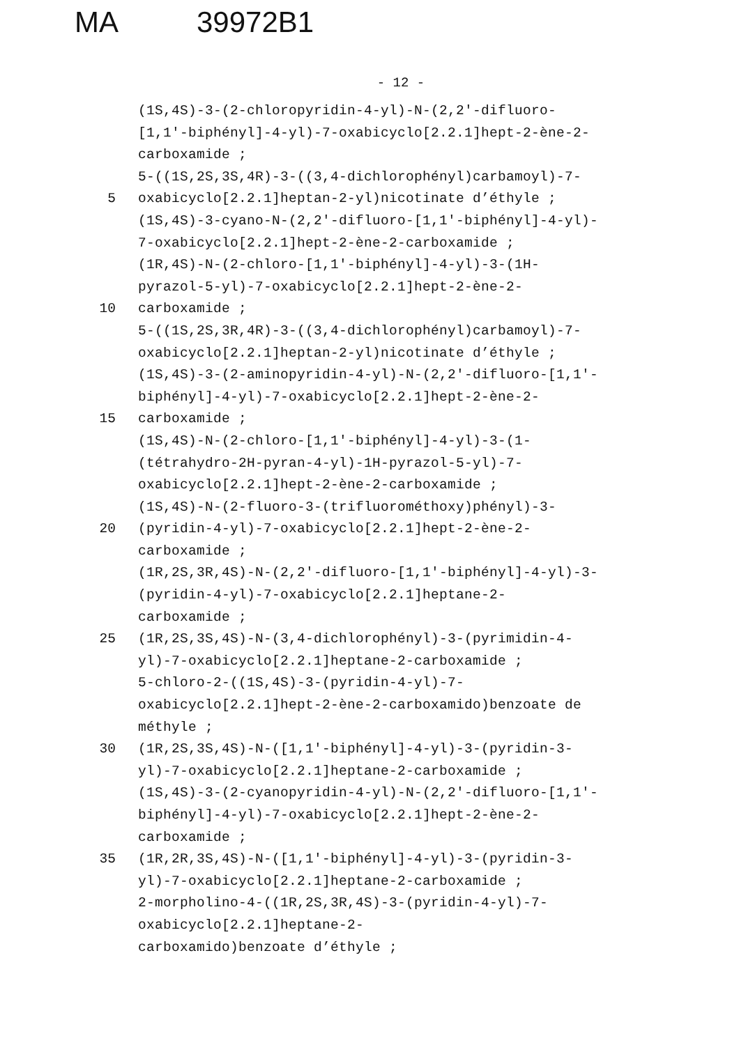MA 39972B1
- 12 -
(1S,4S)-3-(2-chloropyridin-4-yl)-N-(2,2'-difluoro-
[1,1'-biphényl]-4-yl)-7-oxabicyclo[2.2.1]hept-2-ène-2-
carboxamide ;
5-((1S,2S,3S,4R)-3-((3,4-dichlorophényl)carbamoyl)-7-
5 oxabicyclo[2.2.1]heptan-2-yl)nicotinate d’éthyle ;
(1S,4S)-3-cyano-N-(2,2'-difluoro-[1,1'-biphényl]-4-yl)-
7-oxabicyclo[2.2.1]hept-2-ène-2-carboxamide ;
(1R,4S)-N-(2-chloro-[1,1'-biphényl]-4-yl)-3-(1H-
pyrazol-5-yl)-7-oxabicyclo[2.2.1]hept-2-ène-2-
10 carboxamide ;
5-((1S,2S,3R,4R)-3-((3,4-dichlorophényl)carbamoyl)-7-
oxabicyclo[2.2.1]heptan-2-yl)nicotinate d’éthyle ;
(1S,4S)-3-(2-aminopyridin-4-yl)-N-(2,2'-difluoro-[1,1'-
biphényl]-4-yl)-7-oxabicyclo[2.2.1]hept-2-ène-2-
15 carboxamide ;
(1S,4S)-N-(2-chloro-[1,1'-biphényl]-4-yl)-3-(1-
(tétrahydro-2H-pyran-4-yl)-1H-pyrazol-5-yl)-7-
oxabicyclo[2.2.1]hept-2-ène-2-carboxamide ;
(1S,4S)-N-(2-fluoro-3-(trifluorométhoxy)phényl)-3-
20 (pyridin-4-yl)-7-oxabicyclo[2.2.1]hept-2-ène-2-
carboxamide ;
(1R,2S,3R,4S)-N-(2,2'-difluoro-[1,1'-biphényl]-4-yl)-3-
(pyridin-4-yl)-7-oxabicyclo[2.2.1]heptane-2-
carboxamide ;
25 (1R,2S,3S,4S)-N-(3,4-dichlorophényl)-3-(pyrimidin-4-
yl)-7-oxabicyclo[2.2.1]heptane-2-carboxamide ;
5-chloro-2-((1S,4S)-3-(pyridin-4-yl)-7-
oxabicyclo[2.2.1]hept-2-ène-2-carboxamido)benzoate de
méthyle ;
30 (1R,2S,3S,4S)-N-([1,1'-biphényl]-4-yl)-3-(pyridin-3-
yl)-7-oxabicyclo[2.2.1]heptane-2-carboxamide ;
(1S,4S)-3-(2-cyanopyridin-4-yl)-N-(2,2'-difluoro-[1,1'-
biphényl]-4-yl)-7-oxabicyclo[2.2.1]hept-2-ène-2-
carboxamide ;
35 (1R,2R,3S,4S)-N-([1,1'-biphényl]-4-yl)-3-(pyridin-3-
yl)-7-oxabicyclo[2.2.1]heptane-2-carboxamide ;
2-morpholino-4-((1R,2S,3R,4S)-3-(pyridin-4-yl)-7-
oxabicyclo[2.2.1]heptane-2-
carboxamido)benzoate d’éthyle ;